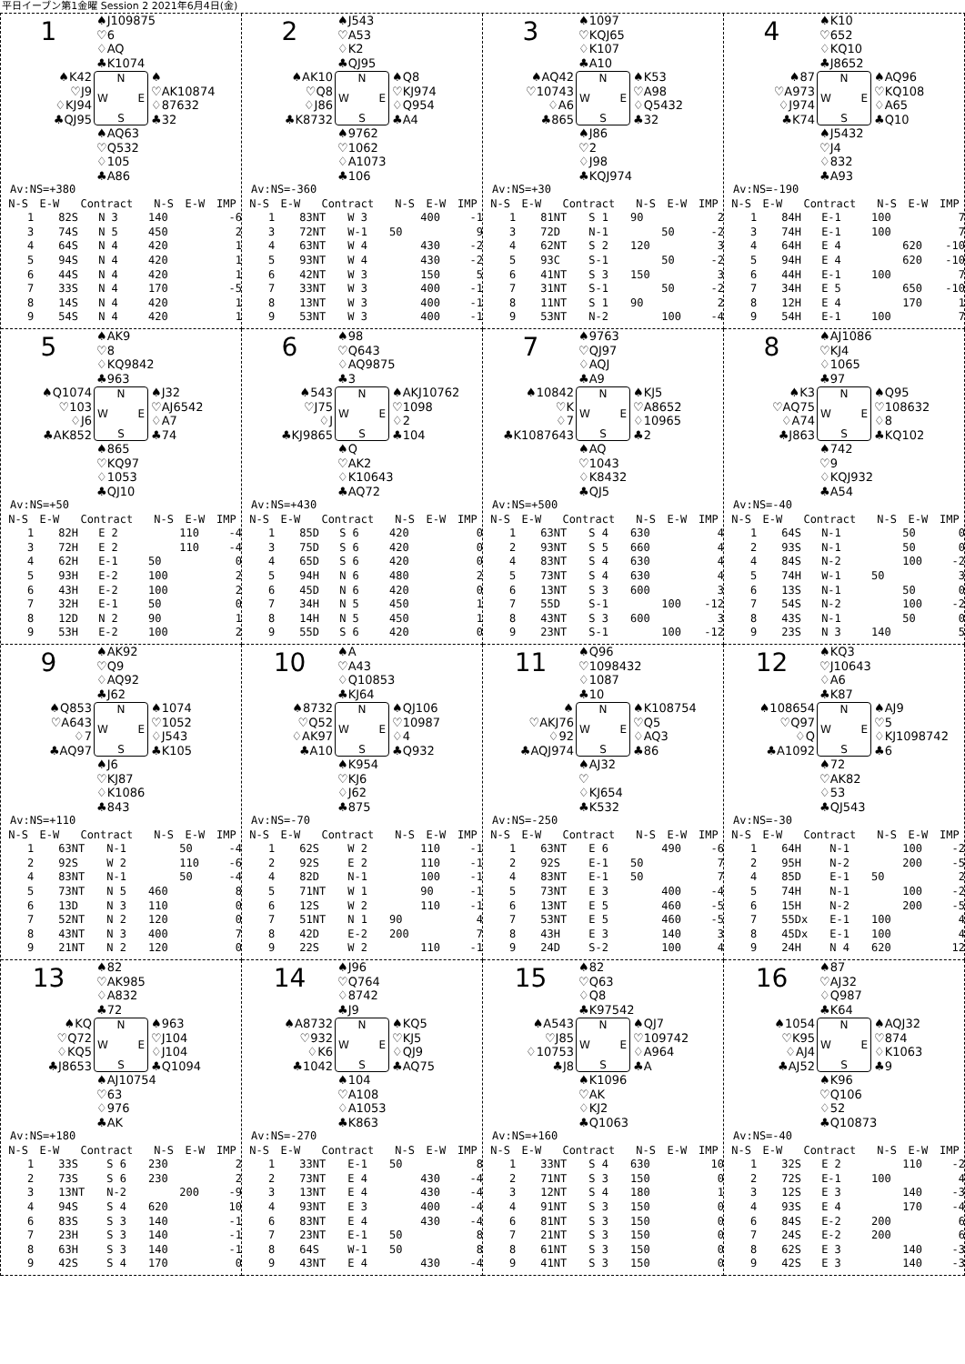平日イーブン第1金曜 Session 2 2021年6月4日(金)
1
♠J109875
♡6
♢AQ
♣K1074
♠K42
♡J9
♢KJ94
♣QJ95
N
W E
S
♠
♡AK10874
♢87632
♣32
♠AQ63
♡Q532
♢105
♣A86
Av:NS=+380
| N-S | E-W | Contract | | N-S | E-W | IMP |
| --- | --- | --- | --- | --- | --- | --- |
| 1 | 8 | 2S | N 3 | 140 | | -6 |
| 3 | 7 | 4S | N 5 | 450 | | 2 |
| 4 | 6 | 4S | N 4 | 420 | | 1 |
| 5 | 9 | 4S | N 4 | 420 | | 1 |
| 6 | 4 | 4S | N 4 | 420 | | 1 |
| 7 | 3 | 3S | N 4 | 170 | | -5 |
| 8 | 1 | 4S | N 4 | 420 | | 1 |
| 9 | 5 | 4S | N 4 | 420 | | 1 |
2
♠J543
♡A53
♢K2
♣QJ95
♠AK10
♡Q8
♢J86
♣K8732
N
W E
S
♠Q8
♡KJ974
♢Q954
♣A4
♠9762
♡1062
♢A1073
♣106
Av:NS=-360
| N-S | E-W | Contract | | N-S | E-W | IMP |
| --- | --- | --- | --- | --- | --- | --- |
| 1 | 8 | 3NT | W 3 | | 400 | -1 |
| 3 | 7 | 2NT | W-1 | 50 | | 9 |
| 4 | 6 | 3NT | W 4 | | 430 | -2 |
| 5 | 9 | 3NT | W 4 | | 430 | -2 |
| 6 | 4 | 2NT | W 3 | | 150 | 5 |
| 7 | 3 | 3NT | W 3 | | 400 | -1 |
| 8 | 1 | 3NT | W 3 | | 400 | -1 |
| 9 | 5 | 3NT | W 3 | | 400 | -1 |
3
♠1097
♡KQJ65
♢K107
♣A10
♠AQ42
♡10743
♢A6
♣865
N
W E
S
♠K53
♡A98
♢Q5432
♣32
♠J86
♡2
♢J98
♣KQJ974
Av:NS=+30
| N-S | E-W | Contract | | N-S | E-W | IMP |
| --- | --- | --- | --- | --- | --- | --- |
| 1 | 8 | 1NT | S 1 | 90 | | 2 |
| 3 | 7 | 2D | N-1 | | 50 | -2 |
| 4 | 6 | 2NT | S 2 | 120 | | 3 |
| 5 | 9 | 3C | S-1 | | 50 | -2 |
| 6 | 4 | 1NT | S 3 | 150 | | 3 |
| 7 | 3 | 1NT | S-1 | | 50 | -2 |
| 8 | 1 | 1NT | S 1 | 90 | | 2 |
| 9 | 5 | 3NT | N-2 | | 100 | -4 |
4
♠K10
♡652
♢KQ10
♣J8652
♠87
♡A973
♢J974
♣K74
N
W E
S
♠AQ96
♡KQ108
♢A65
♣Q10
♠J5432
♡J4
♢832
♣A93
Av:NS=-190
| N-S | E-W | Contract | | N-S | E-W | IMP |
| --- | --- | --- | --- | --- | --- | --- |
| 1 | 8 | 4H | E-1 | 100 | | 7 |
| 3 | 7 | 4H | E-1 | 100 | | 7 |
| 4 | 6 | 4H | E 4 | | 620 | -10 |
| 5 | 9 | 4H | E 4 | | 620 | -10 |
| 6 | 4 | 4H | E-1 | 100 | | 7 |
| 7 | 3 | 4H | E 5 | | 650 | -10 |
| 8 | 1 | 2H | E 4 | | 170 | 1 |
| 9 | 5 | 4H | E-1 | 100 | | 7 |
5
♠AK9
♡8
♢KQ9842
♣963
♠Q1074
♡103
♢J6
♣AK852
N
W E
S
♠J32
♡AJ6542
♢A7
♣74
♠865
♡KQ97
♢1053
♣QJ10
Av:NS=+50
| N-S | E-W | Contract | | N-S | E-W | IMP |
| --- | --- | --- | --- | --- | --- | --- |
| 1 | 8 | 2H | E 2 | | 110 | -4 |
| 3 | 7 | 2H | E 2 | | 110 | -4 |
| 4 | 6 | 2H | E-1 | 50 | | 0 |
| 5 | 9 | 3H | E-2 | 100 | | 2 |
| 6 | 4 | 3H | E-2 | 100 | | 2 |
| 7 | 3 | 2H | E-1 | 50 | | 0 |
| 8 | 1 | 2D | N 2 | 90 | | 1 |
| 9 | 5 | 3H | E-2 | 100 | | 2 |
6
♠98
♡Q643
♢AQ9875
♣3
♠543
♡J75
♢J
♣KJ9865
N
W E
S
♠AKJ10762
♡1098
♢2
♣104
♠Q
♡AK2
♢K10643
♣AQ72
Av:NS=+430
| N-S | E-W | Contract | | N-S | E-W | IMP |
| --- | --- | --- | --- | --- | --- | --- |
| 1 | 8 | 5D | S 6 | 420 | | 0 |
| 3 | 7 | 5D | S 6 | 420 | | 0 |
| 4 | 6 | 5D | S 6 | 420 | | 0 |
| 5 | 9 | 4H | N 6 | 480 | | 2 |
| 6 | 4 | 5D | N 6 | 420 | | 0 |
| 7 | 3 | 4H | N 5 | 450 | | 1 |
| 8 | 1 | 4H | N 5 | 450 | | 1 |
| 9 | 5 | 5D | S 6 | 420 | | 0 |
7
♠9763
♡QJ97
♢AQJ
♣A9
♠10842
♡K
♢7
♣K1087643
N
W E
S
♠KJ5
♡A8652
♢10965
♣2
♠AQ
♡1043
♢K8432
♣QJ5
Av:NS=+500
| N-S | E-W | Contract | | N-S | E-W | IMP |
| --- | --- | --- | --- | --- | --- | --- |
| 1 | 6 | 3NT | S 4 | 630 | | 4 |
| 2 | 9 | 3NT | S 5 | 660 | | 4 |
| 4 | 8 | 3NT | S 4 | 630 | | 4 |
| 5 | 7 | 3NT | S 4 | 630 | | 4 |
| 6 | 1 | 3NT | S 3 | 600 | | 3 |
| 7 | 5 | 5D | S-1 | | 100 | -12 |
| 8 | 4 | 3NT | S 3 | 600 | | 3 |
| 9 | 2 | 3NT | S-1 | | 100 | -12 |
8
♠AJ1086
♡KJ4
♢1065
♣97
♠K3
♡AQ75
♢A74
♣J863
N
W E
S
♠Q95
♡108632
♢8
♣KQ102
♠742
♡9
♢KQJ932
♣A54
Av:NS=-40
| N-S | E-W | Contract | | N-S | E-W | IMP |
| --- | --- | --- | --- | --- | --- | --- |
| 1 | 6 | 4S | N-1 | | 50 | 0 |
| 2 | 9 | 3S | N-1 | | 50 | 0 |
| 4 | 8 | 4S | N-2 | | 100 | -2 |
| 5 | 7 | 4H | W-1 | 50 | | 3 |
| 6 | 1 | 3S | N-1 | | 50 | 0 |
| 7 | 5 | 4S | N-2 | | 100 | -2 |
| 8 | 4 | 3S | N-1 | | 50 | 0 |
| 9 | 2 | 3S | N 3 | 140 | | 5 |
9
♠AK92
♡Q9
♢AQ92
♣J62
♠Q853
♡A643
♢7
♣AQ97
N
W E
S
♠1074
♡1052
♢J543
♣K105
♠J6
♡KJ87
♢K1086
♣843
Av:NS=+110
| N-S | E-W | Contract | | N-S | E-W | IMP |
| --- | --- | --- | --- | --- | --- | --- |
| 1 | 6 | 3NT | N-1 | | 50 | -4 |
| 2 | 9 | 2S | W 2 | | 110 | -6 |
| 4 | 8 | 3NT | N-1 | | 50 | -4 |
| 5 | 7 | 3NT | N 5 | 460 | | 8 |
| 6 | 1 | 3D | N 3 | 110 | | 0 |
| 7 | 5 | 2NT | N 2 | 120 | | 0 |
| 8 | 4 | 3NT | N 3 | 400 | | 7 |
| 9 | 2 | 1NT | N 2 | 120 | | 0 |
10
♠A
♡A43
♢Q10853
♣KJ64
♠8732
♡Q52
♢AK97
♣A10
N
W E
S
♠QJ106
♡10987
♢4
♣Q932
♠K954
♡KJ6
♢J62
♣875
Av:NS=-70
| N-S | E-W | Contract | | N-S | E-W | IMP |
| --- | --- | --- | --- | --- | --- | --- |
| 1 | 6 | 2S | W 2 | | 110 | -1 |
| 2 | 9 | 2S | E 2 | | 110 | -1 |
| 4 | 8 | 2D | N-1 | | 100 | -1 |
| 5 | 7 | 1NT | W 1 | | 90 | -1 |
| 6 | 1 | 2S | W 2 | | 110 | -1 |
| 7 | 5 | 1NT | N 1 | 90 | | 4 |
| 8 | 4 | 2D | E-2 | 200 | | 7 |
| 9 | 2 | 2S | W 2 | | 110 | -1 |
11
♠Q96
♡1098432
♢1087
♣10
♠
♡AKJ76
♢92
♣AQJ974
N
W E
S
♠K108754
♡Q5
♢AQ3
♣86
♠AJ32
♡
♢KJ654
♣K532
Av:NS=-250
| N-S | E-W | Contract | | N-S | E-W | IMP |
| --- | --- | --- | --- | --- | --- | --- |
| 1 | 6 | 3NT | E 6 | | 490 | -6 |
| 2 | 9 | 2S | E-1 | 50 | | 7 |
| 4 | 8 | 3NT | E-1 | 50 | | 7 |
| 5 | 7 | 3NT | E 3 | | 400 | -4 |
| 6 | 1 | 3NT | E 5 | | 460 | -5 |
| 7 | 5 | 3NT | E 5 | | 460 | -5 |
| 8 | 4 | 3H | E 3 | | 140 | 3 |
| 9 | 2 | 4D | S-2 | | 100 | 4 |
12
♠KQ3
♡J10643
♢A6
♣K87
♠108654
♡Q97
♢Q
♣A1092
N
W E
S
♠AJ9
♡5
♢KJ1098742
♣6
♠72
♡AK82
♢53
♣QJ543
Av:NS=-30
| N-S | E-W | Contract | | N-S | E-W | IMP |
| --- | --- | --- | --- | --- | --- | --- |
| 1 | 6 | 4H | N-1 | | 100 | -2 |
| 2 | 9 | 5H | N-2 | | 200 | -5 |
| 4 | 8 | 5D | E-1 | 50 | | 2 |
| 5 | 7 | 4H | N-1 | | 100 | -2 |
| 6 | 1 | 5H | N-2 | | 200 | -5 |
| 7 | 5 | 5Dx | E-1 | 100 | | 4 |
| 8 | 4 | 5Dx | E-1 | 100 | | 4 |
| 9 | 2 | 4H | N 4 | 620 | | 12 |
13
♠82
♡AK985
♢A832
♣72
♠KQ
♡Q72
♢KQ5
♣J8653
N
W E
S
♠963
♡J104
♢J104
♣Q1094
♠AJ10754
♡63
♢976
♣AK
Av:NS=+180
| N-S | E-W | Contract | | N-S | E-W | IMP |
| --- | --- | --- | --- | --- | --- | --- |
| 1 | 3 | 3S | S 6 | 230 | | 2 |
| 2 | 7 | 3S | S 6 | 230 | | 2 |
| 3 | 1 | 3NT | N-2 | | 200 | -9 |
| 4 | 9 | 4S | S 4 | 620 | | 10 |
| 6 | 8 | 3S | S 3 | 140 | | -1 |
| 7 | 2 | 3H | S 3 | 140 | | -1 |
| 8 | 6 | 3H | S 3 | 140 | | -1 |
| 9 | 4 | 2S | S 4 | 170 | | 0 |
14
♠J96
♡Q764
♢8742
♣J9
♠A8732
♡932
♢K6
♣1042
N
W E
S
♠KQ5
♡KJ5
♢QJ9
♣AQ75
♠104
♡A108
♢A1053
♣K863
Av:NS=-270
| N-S | E-W | Contract | | N-S | E-W | IMP |
| --- | --- | --- | --- | --- | --- | --- |
| 1 | 3 | 3NT | E-1 | 50 | | 8 |
| 2 | 7 | 3NT | E 4 | | 430 | -4 |
| 3 | 1 | 3NT | E 4 | | 430 | -4 |
| 4 | 9 | 3NT | E 3 | | 400 | -4 |
| 6 | 8 | 3NT | E 4 | | 430 | -4 |
| 7 | 2 | 3NT | E-1 | 50 | | 8 |
| 8 | 6 | 4S | W-1 | 50 | | 8 |
| 9 | 4 | 3NT | E 4 | | 430 | -4 |
15
♠82
♡Q63
♢Q8
♣K97542
♠A543
♡J85
♢10753
♣J8
N
W E
S
♠QJ7
♡109742
♢A964
♣A
♠K1096
♡AK
♢KJ2
♣Q1063
Av:NS=+160
| N-S | E-W | Contract | | N-S | E-W | IMP |
| --- | --- | --- | --- | --- | --- | --- |
| 1 | 3 | 3NT | S 4 | 630 | | 10 |
| 2 | 7 | 1NT | S 3 | 150 | | 0 |
| 3 | 1 | 2NT | S 4 | 180 | | 1 |
| 4 | 9 | 1NT | S 3 | 150 | | 0 |
| 6 | 8 | 1NT | S 3 | 150 | | 0 |
| 7 | 2 | 1NT | S 3 | 150 | | 0 |
| 8 | 6 | 1NT | S 3 | 150 | | 0 |
| 9 | 4 | 1NT | S 3 | 150 | | 0 |
16
♠87
♡AJ32
♢Q987
♣K64
♠1054
♡K95
♢AJ4
♣AJ52
N
W E
S
♠AQJ32
♡874
♢K1063
♣9
♠K96
♡Q106
♢52
♣Q10873
Av:NS=-40
| N-S | E-W | Contract | | N-S | E-W | IMP |
| --- | --- | --- | --- | --- | --- | --- |
| 1 | 3 | 2S | E 2 | | 110 | -2 |
| 2 | 7 | 2S | E-1 | 100 | | 4 |
| 3 | 1 | 2S | E 3 | | 140 | -3 |
| 4 | 9 | 3S | E 4 | | 170 | -4 |
| 6 | 8 | 4S | E-2 | 200 | | 6 |
| 7 | 2 | 4S | E-2 | 200 | | 6 |
| 8 | 6 | 2S | E 3 | | 140 | -3 |
| 9 | 4 | 2S | E 3 | | 140 | -3 |